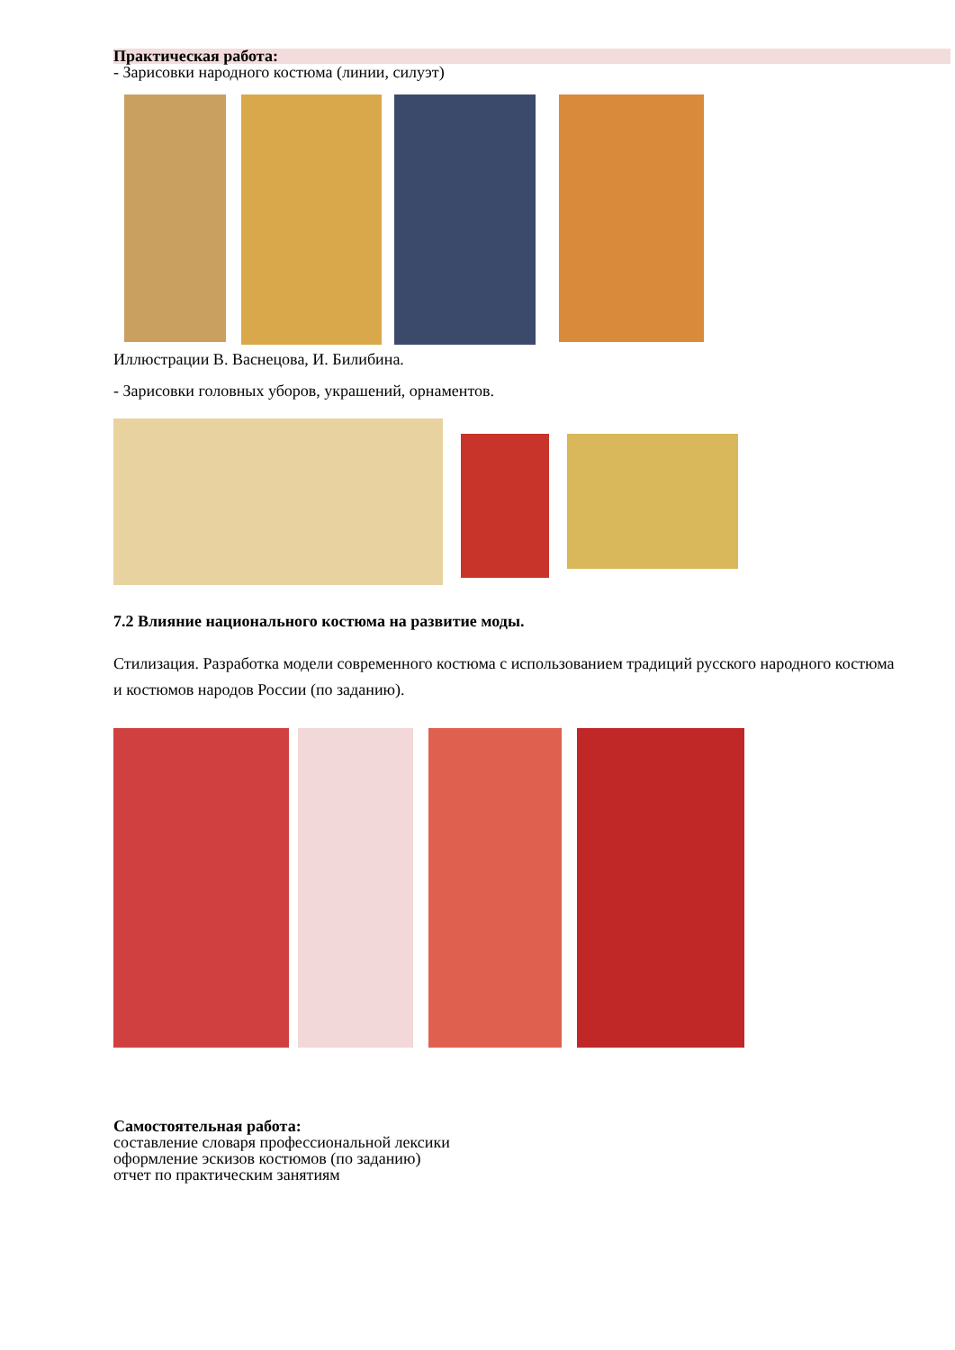Практическая работа:
- Зарисовки народного костюма (линии, силуэт)
Иллюстрации В. Васнецова, И. Билибина.
- Зарисовки головных уборов, украшений, орнаментов.
7.2 Влияние национального костюма на развитие моды.
Стилизация. Разработка модели современного костюма с использованием традиций русского народного костюма и костюмов народов России (по заданию).
Самостоятельная работа:
составление словаря профессиональной лексики
оформление эскизов костюмов (по заданию)
отчет по практическим занятиям